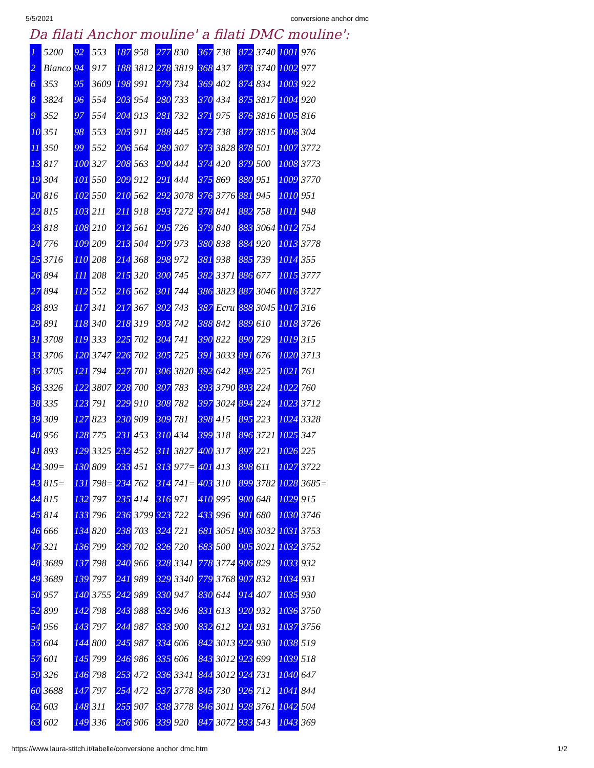5/5/2021 conversione anchor dmc
Da filati Anchor mouline' a filati DMC mouline':
| 1 | 5200 | 92 | 553 | 187 | 958 | 277 | 830 | 367 | 738 | 872 | 3740 | 1001 | 976 |
| 2 | Bianco | 94 | 917 | 188 | 3812 | 278 | 3819 | 368 | 437 | 873 | 3740 | 1002 | 977 |
| 6 | 353 | 95 | 3609 | 198 | 991 | 279 | 734 | 369 | 402 | 874 | 834 | 1003 | 922 |
| 8 | 3824 | 96 | 554 | 203 | 954 | 280 | 733 | 370 | 434 | 875 | 3817 | 1004 | 920 |
| 9 | 352 | 97 | 554 | 204 | 913 | 281 | 732 | 371 | 975 | 876 | 3816 | 1005 | 816 |
| 10 | 351 | 98 | 553 | 205 | 911 | 288 | 445 | 372 | 738 | 877 | 3815 | 1006 | 304 |
| 11 | 350 | 99 | 552 | 206 | 564 | 289 | 307 | 373 | 3828 | 878 | 501 | 1007 | 3772 |
| 13 | 817 | 100 | 327 | 208 | 563 | 290 | 444 | 374 | 420 | 879 | 500 | 1008 | 3773 |
| 19 | 304 | 101 | 550 | 209 | 912 | 291 | 444 | 375 | 869 | 880 | 951 | 1009 | 3770 |
| 20 | 816 | 102 | 550 | 210 | 562 | 292 | 3078 | 376 | 3776 | 881 | 945 | 1010 | 951 |
| 22 | 815 | 103 | 211 | 211 | 918 | 293 | 7272 | 378 | 841 | 882 | 758 | 1011 | 948 |
| 23 | 818 | 108 | 210 | 212 | 561 | 295 | 726 | 379 | 840 | 883 | 3064 | 1012 | 754 |
| 24 | 776 | 109 | 209 | 213 | 504 | 297 | 973 | 380 | 838 | 884 | 920 | 1013 | 3778 |
| 25 | 3716 | 110 | 208 | 214 | 368 | 298 | 972 | 381 | 938 | 885 | 739 | 1014 | 355 |
| 26 | 894 | 111 | 208 | 215 | 320 | 300 | 745 | 382 | 3371 | 886 | 677 | 1015 | 3777 |
| 27 | 894 | 112 | 552 | 216 | 562 | 301 | 744 | 386 | 3823 | 887 | 3046 | 1016 | 3727 |
| 28 | 893 | 117 | 341 | 217 | 367 | 302 | 743 | 387 | Ecru | 888 | 3045 | 1017 | 316 |
| 29 | 891 | 118 | 340 | 218 | 319 | 303 | 742 | 388 | 842 | 889 | 610 | 1018 | 3726 |
| 31 | 3708 | 119 | 333 | 225 | 702 | 304 | 741 | 390 | 822 | 890 | 729 | 1019 | 315 |
| 33 | 3706 | 120 | 3747 | 226 | 702 | 305 | 725 | 391 | 3033 | 891 | 676 | 1020 | 3713 |
| 35 | 3705 | 121 | 794 | 227 | 701 | 306 | 3820 | 392 | 642 | 892 | 225 | 1021 | 761 |
| 36 | 3326 | 122 | 3807 | 228 | 700 | 307 | 783 | 393 | 3790 | 893 | 224 | 1022 | 760 |
| 38 | 335 | 123 | 791 | 229 | 910 | 308 | 782 | 397 | 3024 | 894 | 224 | 1023 | 3712 |
| 39 | 309 | 127 | 823 | 230 | 909 | 309 | 781 | 398 | 415 | 895 | 223 | 1024 | 3328 |
| 40 | 956 | 128 | 775 | 231 | 453 | 310 | 434 | 399 | 318 | 896 | 3721 | 1025 | 347 |
| 41 | 893 | 129 | 3325 | 232 | 452 | 311 | 3827 | 400 | 317 | 897 | 221 | 1026 | 225 |
| 42 | 309= | 130 | 809 | 233 | 451 | 313 | 977= | 401 | 413 | 898 | 611 | 1027 | 3722 |
| 43 | 815= | 131 | 798= | 234 | 762 | 314 | 741= | 403 | 310 | 899 | 3782 | 1028 | 3685= |
| 44 | 815 | 132 | 797 | 235 | 414 | 316 | 971 | 410 | 995 | 900 | 648 | 1029 | 915 |
| 45 | 814 | 133 | 796 | 236 | 3799 | 323 | 722 | 433 | 996 | 901 | 680 | 1030 | 3746 |
| 46 | 666 | 134 | 820 | 238 | 703 | 324 | 721 | 681 | 3051 | 903 | 3032 | 1031 | 3753 |
| 47 | 321 | 136 | 799 | 239 | 702 | 326 | 720 | 683 | 500 | 905 | 3021 | 1032 | 3752 |
| 48 | 3689 | 137 | 798 | 240 | 966 | 328 | 3341 | 778 | 3774 | 906 | 829 | 1033 | 932 |
| 49 | 3689 | 139 | 797 | 241 | 989 | 329 | 3340 | 779 | 3768 | 907 | 832 | 1034 | 931 |
| 50 | 957 | 140 | 3755 | 242 | 989 | 330 | 947 | 830 | 644 | 914 | 407 | 1035 | 930 |
| 52 | 899 | 142 | 798 | 243 | 988 | 332 | 946 | 831 | 613 | 920 | 932 | 1036 | 3750 |
| 54 | 956 | 143 | 797 | 244 | 987 | 333 | 900 | 832 | 612 | 921 | 931 | 1037 | 3756 |
| 55 | 604 | 144 | 800 | 245 | 987 | 334 | 606 | 842 | 3013 | 922 | 930 | 1038 | 519 |
| 57 | 601 | 145 | 799 | 246 | 986 | 335 | 606 | 843 | 3012 | 923 | 699 | 1039 | 518 |
| 59 | 326 | 146 | 798 | 253 | 472 | 336 | 3341 | 844 | 3012 | 924 | 731 | 1040 | 647 |
| 60 | 3688 | 147 | 797 | 254 | 472 | 337 | 3778 | 845 | 730 | 926 | 712 | 1041 | 844 |
| 62 | 603 | 148 | 311 | 255 | 907 | 338 | 3778 | 846 | 3011 | 928 | 3761 | 1042 | 504 |
| 63 | 602 | 149 | 336 | 256 | 906 | 339 | 920 | 847 | 3072 | 933 | 543 | 1043 | 369 |
https://www.laura-stitch.it/tabelle/conversione anchor dmc.htm 1/2